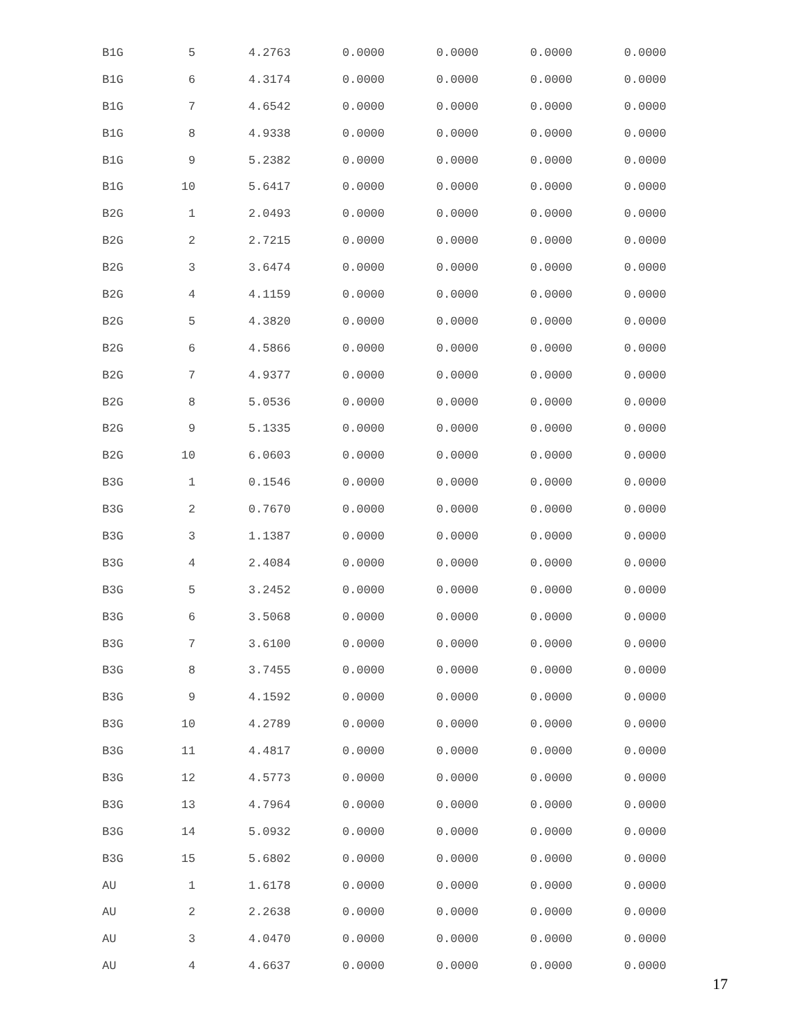| B1G | 5 | 4.2763 | 0.0000 | 0.0000 | 0.0000 | 0.0000 |
| B1G | 6 | 4.3174 | 0.0000 | 0.0000 | 0.0000 | 0.0000 |
| B1G | 7 | 4.6542 | 0.0000 | 0.0000 | 0.0000 | 0.0000 |
| B1G | 8 | 4.9338 | 0.0000 | 0.0000 | 0.0000 | 0.0000 |
| B1G | 9 | 5.2382 | 0.0000 | 0.0000 | 0.0000 | 0.0000 |
| B1G | 10 | 5.6417 | 0.0000 | 0.0000 | 0.0000 | 0.0000 |
| B2G | 1 | 2.0493 | 0.0000 | 0.0000 | 0.0000 | 0.0000 |
| B2G | 2 | 2.7215 | 0.0000 | 0.0000 | 0.0000 | 0.0000 |
| B2G | 3 | 3.6474 | 0.0000 | 0.0000 | 0.0000 | 0.0000 |
| B2G | 4 | 4.1159 | 0.0000 | 0.0000 | 0.0000 | 0.0000 |
| B2G | 5 | 4.3820 | 0.0000 | 0.0000 | 0.0000 | 0.0000 |
| B2G | 6 | 4.5866 | 0.0000 | 0.0000 | 0.0000 | 0.0000 |
| B2G | 7 | 4.9377 | 0.0000 | 0.0000 | 0.0000 | 0.0000 |
| B2G | 8 | 5.0536 | 0.0000 | 0.0000 | 0.0000 | 0.0000 |
| B2G | 9 | 5.1335 | 0.0000 | 0.0000 | 0.0000 | 0.0000 |
| B2G | 10 | 6.0603 | 0.0000 | 0.0000 | 0.0000 | 0.0000 |
| B3G | 1 | 0.1546 | 0.0000 | 0.0000 | 0.0000 | 0.0000 |
| B3G | 2 | 0.7670 | 0.0000 | 0.0000 | 0.0000 | 0.0000 |
| B3G | 3 | 1.1387 | 0.0000 | 0.0000 | 0.0000 | 0.0000 |
| B3G | 4 | 2.4084 | 0.0000 | 0.0000 | 0.0000 | 0.0000 |
| B3G | 5 | 3.2452 | 0.0000 | 0.0000 | 0.0000 | 0.0000 |
| B3G | 6 | 3.5068 | 0.0000 | 0.0000 | 0.0000 | 0.0000 |
| B3G | 7 | 3.6100 | 0.0000 | 0.0000 | 0.0000 | 0.0000 |
| B3G | 8 | 3.7455 | 0.0000 | 0.0000 | 0.0000 | 0.0000 |
| B3G | 9 | 4.1592 | 0.0000 | 0.0000 | 0.0000 | 0.0000 |
| B3G | 10 | 4.2789 | 0.0000 | 0.0000 | 0.0000 | 0.0000 |
| B3G | 11 | 4.4817 | 0.0000 | 0.0000 | 0.0000 | 0.0000 |
| B3G | 12 | 4.5773 | 0.0000 | 0.0000 | 0.0000 | 0.0000 |
| B3G | 13 | 4.7964 | 0.0000 | 0.0000 | 0.0000 | 0.0000 |
| B3G | 14 | 5.0932 | 0.0000 | 0.0000 | 0.0000 | 0.0000 |
| B3G | 15 | 5.6802 | 0.0000 | 0.0000 | 0.0000 | 0.0000 |
| AU | 1 | 1.6178 | 0.0000 | 0.0000 | 0.0000 | 0.0000 |
| AU | 2 | 2.2638 | 0.0000 | 0.0000 | 0.0000 | 0.0000 |
| AU | 3 | 4.0470 | 0.0000 | 0.0000 | 0.0000 | 0.0000 |
| AU | 4 | 4.6637 | 0.0000 | 0.0000 | 0.0000 | 0.0000 |
17